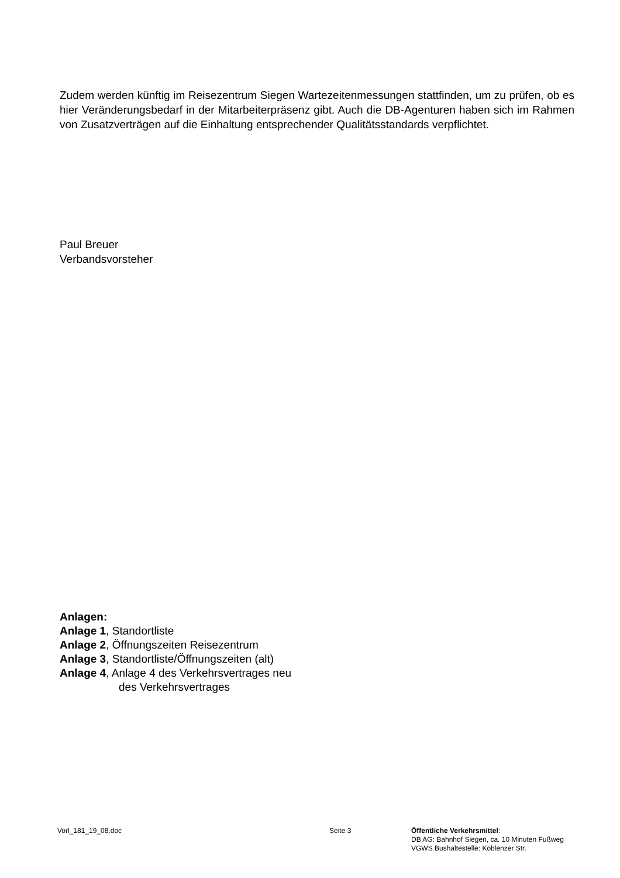Zudem werden künftig im Reisezentrum Siegen Wartezeitenmessungen stattfinden, um zu prüfen, ob es hier Veränderungsbedarf in der Mitarbeiterpräsenz gibt. Auch die DB-Agenturen haben sich im Rahmen von Zusatzverträgen auf die Einhaltung entsprechender Qualitätsstandards verpflichtet.
Paul Breuer
Verbandsvorsteher
Anlagen:
Anlage 1, Standortliste
Anlage 2, Öffnungszeiten Reisezentrum
Anlage 3, Standortliste/Öffnungszeiten (alt)
Anlage 4, Anlage 4 des Verkehrsvertrages neu
des Verkehrsvertrages
Vorl_181_19_08.doc Seite 3 Öffentliche Verkehrsmittel:
DB AG: Bahnhof Siegen, ca. 10 Minuten Fußweg
VGWS Bushaltestelle: Koblenzer Str.